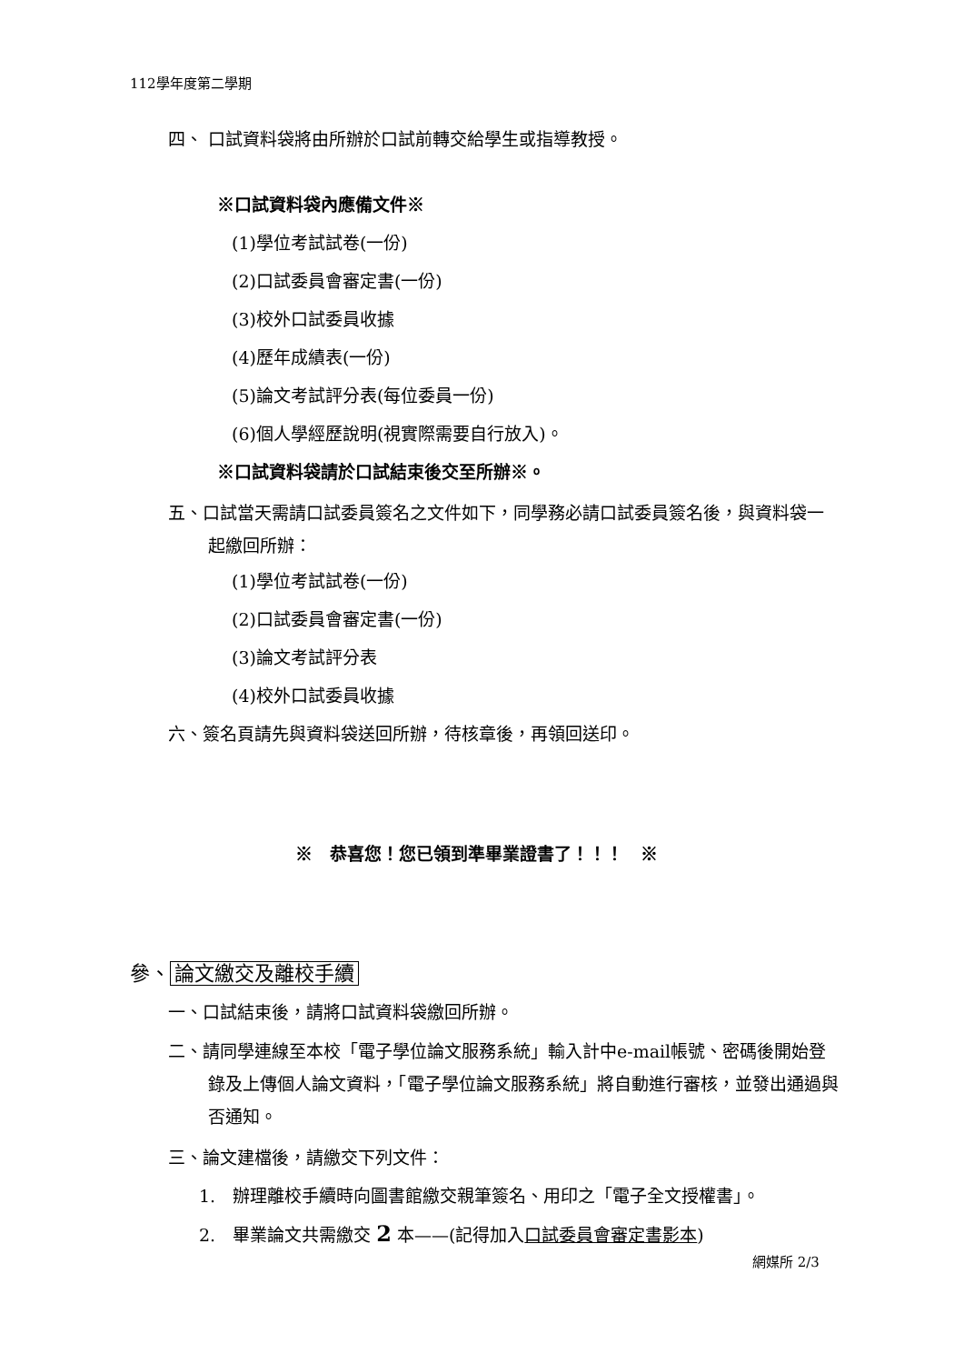112學年度第二學期
四、 口試資料袋將由所辦於口試前轉交給學生或指導教授。
※口試資料袋內應備文件※
(1)學位考試試卷(一份)
(2)口試委員會審定書(一份)
(3)校外口試委員收據
(4)歷年成績表(一份)
(5)論文考試評分表(每位委員一份)
(6)個人學經歷說明(視實際需要自行放入)。
※口試資料袋請於口試結束後交至所辦※。
五、口試當天需請口試委員簽名之文件如下，同學務必請口試委員簽名後，與資料袋一起繳回所辦：
(1)學位考試試卷(一份)
(2)口試委員會審定書(一份)
(3)論文考試評分表
(4)校外口試委員收據
六、簽名頁請先與資料袋送回所辦，待核章後，再領回送印。
※　恭喜您！您已領到準畢業證書了！！！　※
參、 論文繳交及離校手續
一、口試結束後，請將口試資料袋繳回所辦。
二、請同學連線至本校「電子學位論文服務系統」輸入計中e-mail帳號、密碼後開始登錄及上傳個人論文資料，「電子學位論文服務系統」將自動進行審核，並發出通過與否通知。
三、論文建檔後，請繳交下列文件：
1.　辦理離校手續時向圖書館繳交親筆簽名、用印之「電子全文授權書」。
2.　畢業論文共需繳交 2 本——(記得加入口試委員會審定書影本)
網媒所 2/3